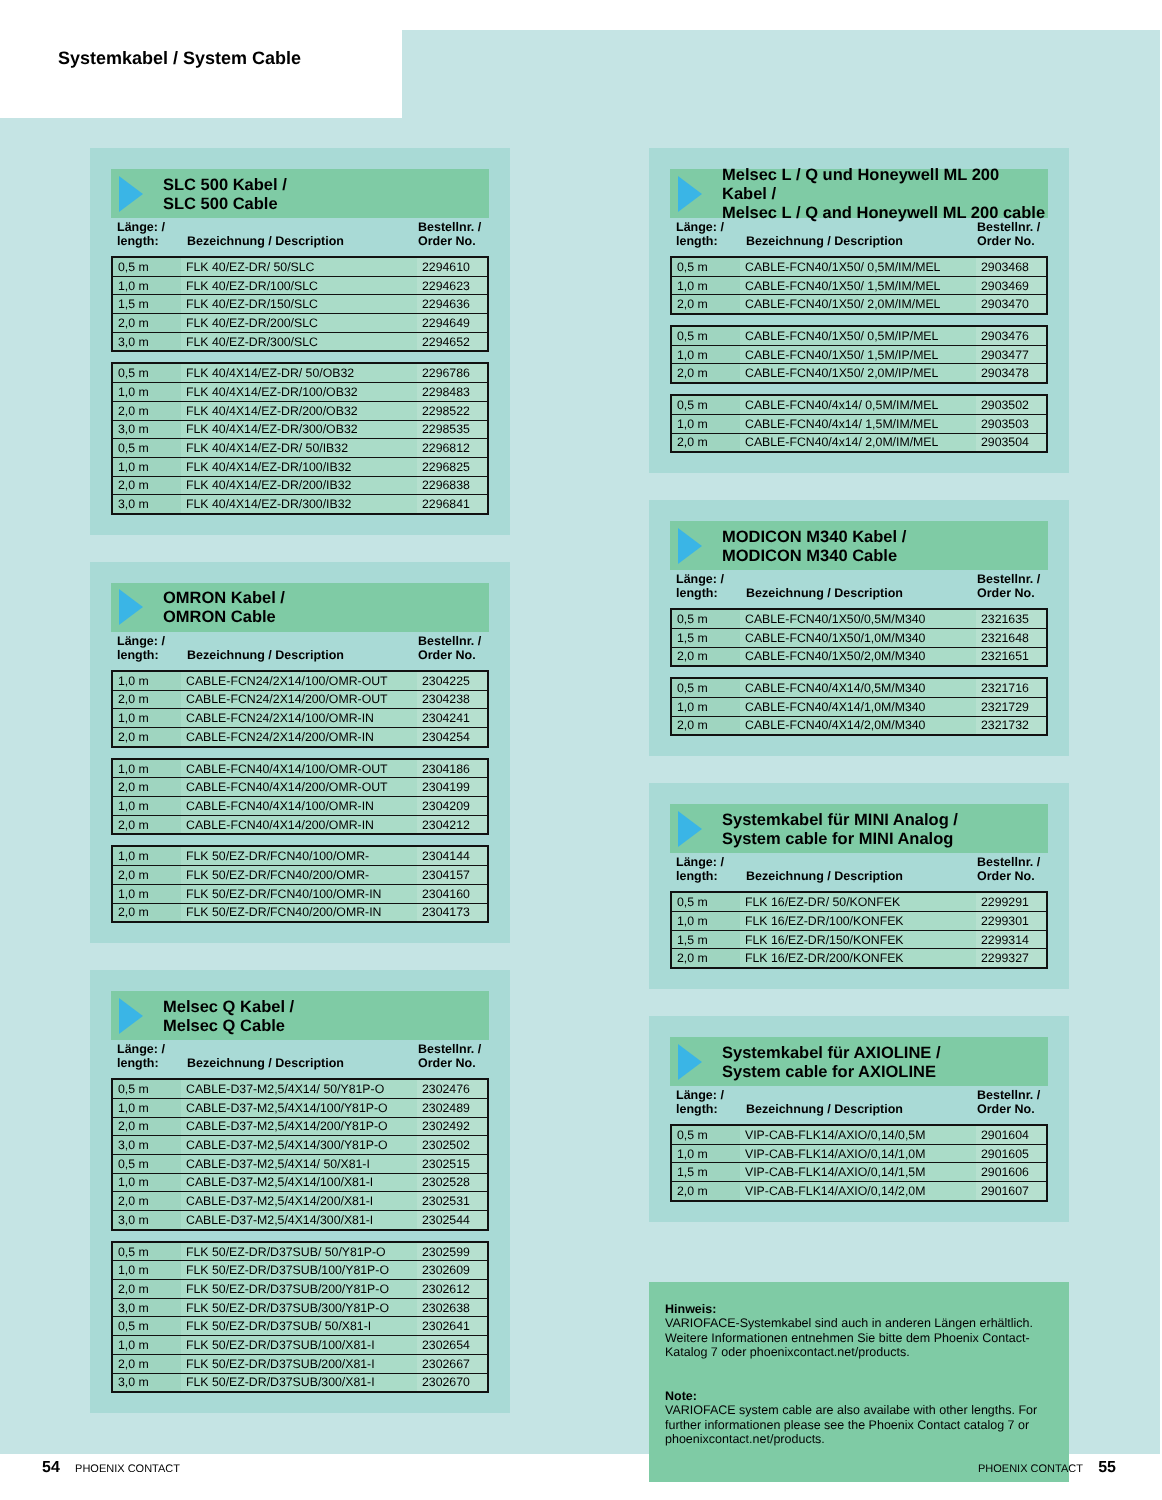Systemkabel / System Cable
SLC 500 Kabel /
SLC 500 Cable
Länge: /
length: Bezeichnung / Description Bestellnr. /
Order No.
| 0,5 m | FLK 40/EZ-DR/ 50/SLC | 2294610 |
| 1,0 m | FLK 40/EZ-DR/100/SLC | 2294623 |
| 1,5 m | FLK 40/EZ-DR/150/SLC | 2294636 |
| 2,0 m | FLK 40/EZ-DR/200/SLC | 2294649 |
| 3,0 m | FLK 40/EZ-DR/300/SLC | 2294652 |
| 0,5 m | FLK 40/4X14/EZ-DR/ 50/OB32 | 2296786 |
| 1,0 m | FLK 40/4X14/EZ-DR/100/OB32 | 2298483 |
| 2,0 m | FLK 40/4X14/EZ-DR/200/OB32 | 2298522 |
| 3,0 m | FLK 40/4X14/EZ-DR/300/OB32 | 2298535 |
| 0,5 m | FLK 40/4X14/EZ-DR/ 50/IB32 | 2296812 |
| 1,0 m | FLK 40/4X14/EZ-DR/100/IB32 | 2296825 |
| 2,0 m | FLK 40/4X14/EZ-DR/200/IB32 | 2296838 |
| 3,0 m | FLK 40/4X14/EZ-DR/300/IB32 | 2296841 |
OMRON Kabel /
OMRON Cable
Länge: /
length: Bezeichnung / Description Bestellnr. /
Order No.
| 1,0 m | CABLE-FCN24/2X14/100/OMR-OUT | 2304225 |
| 2,0 m | CABLE-FCN24/2X14/200/OMR-OUT | 2304238 |
| 1,0 m | CABLE-FCN24/2X14/100/OMR-IN | 2304241 |
| 2,0 m | CABLE-FCN24/2X14/200/OMR-IN | 2304254 |
| 1,0 m | CABLE-FCN40/4X14/100/OMR-OUT | 2304186 |
| 2,0 m | CABLE-FCN40/4X14/200/OMR-OUT | 2304199 |
| 1,0 m | CABLE-FCN40/4X14/100/OMR-IN | 2304209 |
| 2,0 m | CABLE-FCN40/4X14/200/OMR-IN | 2304212 |
| 1,0 m | FLK 50/EZ-DR/FCN40/100/OMR- | 2304144 |
| 2,0 m | FLK 50/EZ-DR/FCN40/200/OMR- | 2304157 |
| 1,0 m | FLK 50/EZ-DR/FCN40/100/OMR-IN | 2304160 |
| 2,0 m | FLK 50/EZ-DR/FCN40/200/OMR-IN | 2304173 |
Melsec Q Kabel /
Melsec Q Cable
Länge: /
length: Bezeichnung / Description Bestellnr. /
Order No.
| 0,5 m | CABLE-D37-M2,5/4X14/ 50/Y81P-O | 2302476 |
| 1,0 m | CABLE-D37-M2,5/4X14/100/Y81P-O | 2302489 |
| 2,0 m | CABLE-D37-M2,5/4X14/200/Y81P-O | 2302492 |
| 3,0 m | CABLE-D37-M2,5/4X14/300/Y81P-O | 2302502 |
| 0,5 m | CABLE-D37-M2,5/4X14/ 50/X81-I | 2302515 |
| 1,0 m | CABLE-D37-M2,5/4X14/100/X81-I | 2302528 |
| 2,0 m | CABLE-D37-M2,5/4X14/200/X81-I | 2302531 |
| 3,0 m | CABLE-D37-M2,5/4X14/300/X81-I | 2302544 |
| 0,5 m | FLK 50/EZ-DR/D37SUB/ 50/Y81P-O | 2302599 |
| 1,0 m | FLK 50/EZ-DR/D37SUB/100/Y81P-O | 2302609 |
| 2,0 m | FLK 50/EZ-DR/D37SUB/200/Y81P-O | 2302612 |
| 3,0 m | FLK 50/EZ-DR/D37SUB/300/Y81P-O | 2302638 |
| 0,5 m | FLK 50/EZ-DR/D37SUB/ 50/X81-I | 2302641 |
| 1,0 m | FLK 50/EZ-DR/D37SUB/100/X81-I | 2302654 |
| 2,0 m | FLK 50/EZ-DR/D37SUB/200/X81-I | 2302667 |
| 3,0 m | FLK 50/EZ-DR/D37SUB/300/X81-I | 2302670 |
Melsec L / Q und Honeywell ML 200 Kabel /
Melsec L / Q and Honeywell ML 200 cable
Länge: /
length: Bezeichnung / Description Bestellnr. /
Order No.
| 0,5 m | CABLE-FCN40/1X50/ 0,5M/IM/MEL | 2903468 |
| 1,0 m | CABLE-FCN40/1X50/ 1,5M/IM/MEL | 2903469 |
| 2,0 m | CABLE-FCN40/1X50/ 2,0M/IM/MEL | 2903470 |
| 0,5 m | CABLE-FCN40/1X50/ 0,5M/IP/MEL | 2903476 |
| 1,0 m | CABLE-FCN40/1X50/ 1,5M/IP/MEL | 2903477 |
| 2,0 m | CABLE-FCN40/1X50/ 2,0M/IP/MEL | 2903478 |
| 0,5 m | CABLE-FCN40/4x14/ 0,5M/IM/MEL | 2903502 |
| 1,0 m | CABLE-FCN40/4x14/ 1,5M/IM/MEL | 2903503 |
| 2,0 m | CABLE-FCN40/4x14/ 2,0M/IM/MEL | 2903504 |
MODICON M340 Kabel /
MODICON M340 Cable
Länge: /
length: Bezeichnung / Description Bestellnr. /
Order No.
| 0,5 m | CABLE-FCN40/1X50/0,5M/M340 | 2321635 |
| 1,5 m | CABLE-FCN40/1X50/1,0M/M340 | 2321648 |
| 2,0 m | CABLE-FCN40/1X50/2,0M/M340 | 2321651 |
| 0,5 m | CABLE-FCN40/4X14/0,5M/M340 | 2321716 |
| 1,0 m | CABLE-FCN40/4X14/1,0M/M340 | 2321729 |
| 2,0 m | CABLE-FCN40/4X14/2,0M/M340 | 2321732 |
Systemkabel für MINI Analog /
System cable for MINI Analog
Länge: /
length: Bezeichnung / Description Bestellnr. /
Order No.
| 0,5 m | FLK 16/EZ-DR/ 50/KONFEK | 2299291 |
| 1,0 m | FLK 16/EZ-DR/100/KONFEK | 2299301 |
| 1,5 m | FLK 16/EZ-DR/150/KONFEK | 2299314 |
| 2,0 m | FLK 16/EZ-DR/200/KONFEK | 2299327 |
Systemkabel für AXIOLINE /
System cable for AXIOLINE
Länge: /
length: Bezeichnung / Description Bestellnr. /
Order No.
| 0,5 m | VIP-CAB-FLK14/AXIO/0,14/0,5M | 2901604 |
| 1,0 m | VIP-CAB-FLK14/AXIO/0,14/1,0M | 2901605 |
| 1,5 m | VIP-CAB-FLK14/AXIO/0,14/1,5M | 2901606 |
| 2,0 m | VIP-CAB-FLK14/AXIO/0,14/2,0M | 2901607 |
Hinweis:
VARIOFACE-Systemkabel sind auch in anderen Längen erhältlich. Weitere Informationen entnehmen Sie bitte dem Phoenix Contact-Katalog 7 oder phoenixcontact.net/products.
Note:
VARIOFACE system cable are also availabe with other lengths. For further informationen please see the Phoenix Contact catalog 7 or phoenixcontact.net/products.
54 PHOENIX CONTACT PHOENIX CONTACT 55